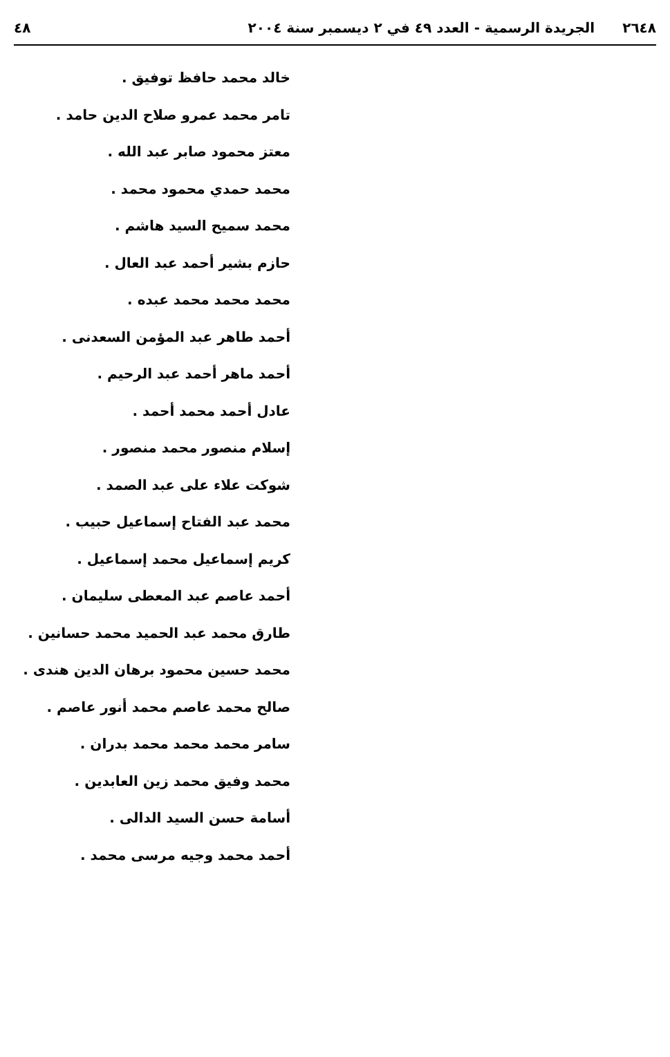٢٦٤٨ الجريدة الرسمية - العدد ٤٩ في ٢ ديسمبر سنة ٢٠٠٤ ٤٨
خالد محمد حافظ توفيق .
تامر محمد عمرو صلاح الدين حامد .
معتز محمود صابر عبد الله .
محمد حمدي محمود محمد .
محمد سميح السيد هاشم .
حازم بشير أحمد عبد العال .
محمد محمد محمد عبده .
أحمد طاهر عبد المؤمن السعدنى .
أحمد ماهر أحمد عبد الرحيم .
عادل أحمد محمد أحمد .
إسلام منصور محمد منصور .
شوكت علاء على عبد الصمد .
محمد عبد الفتاح إسماعيل حبيب .
كريم إسماعيل محمد إسماعيل .
أحمد عاصم عبد المعطى سليمان .
طارق محمد عبد الحميد محمد حسانين .
محمد حسين محمود برهان الدين هندى .
صالح محمد عاصم محمد أنور عاصم .
سامر محمد محمد محمد بدران .
محمد وفيق محمد زين العابدين .
أسامة حسن السيد الدالى .
أحمد محمد وجيه مرسى محمد .